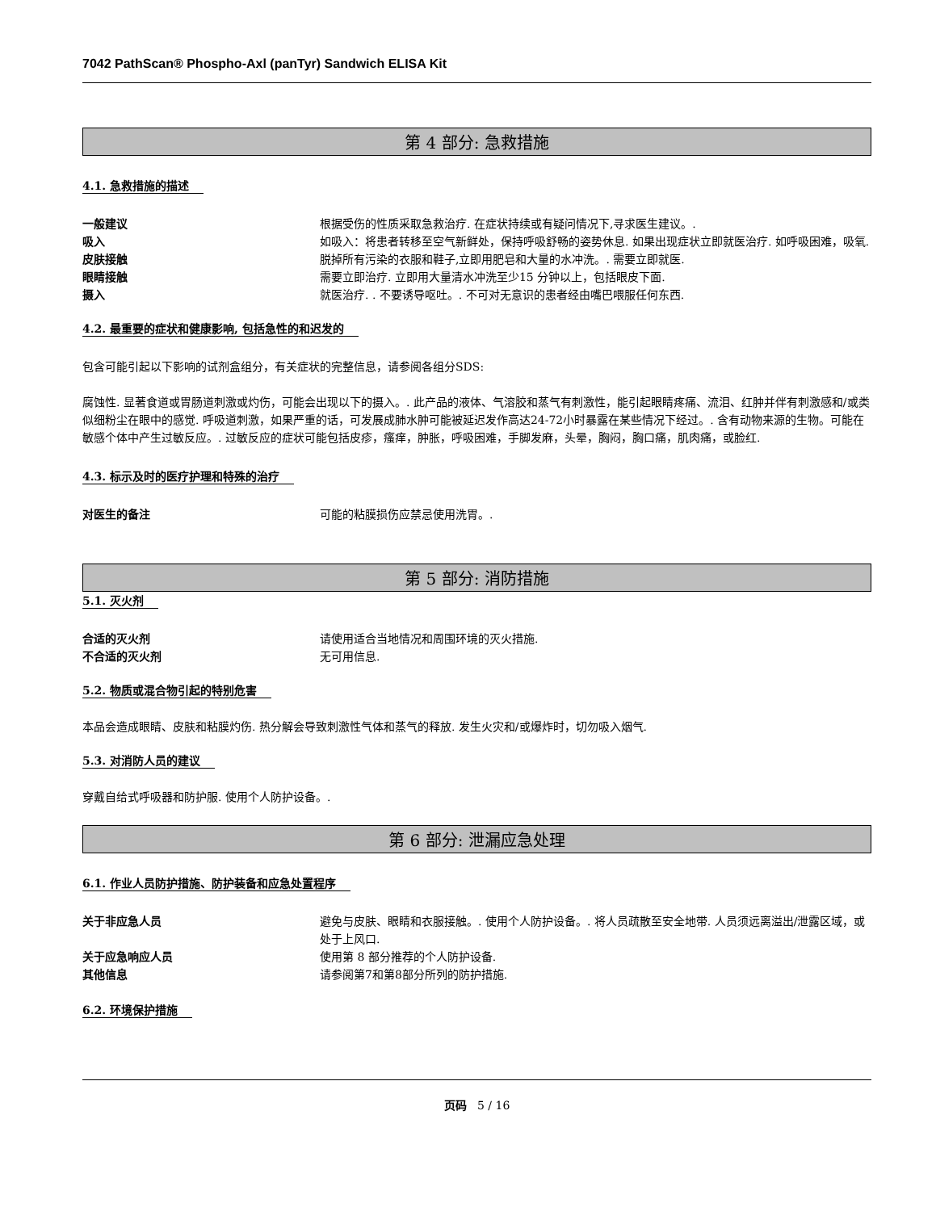7042 PathScan® Phospho-Axl (panTyr) Sandwich ELISA Kit
第 4 部分: 急救措施
4.1. 急救措施的描述
一般建议 根据受伤的性质采取急救治疗. 在症状持续或有疑问情况下,寻求医生建议。.
吸入 如吸入：将患者转移至空气新鲜处，保持呼吸舒畅的姿势休息. 如果出现症状立即就医治疗. 如呼吸困难，吸氧.
皮肤接触 脱掉所有污染的衣服和鞋子,立即用肥皂和大量的水冲洗。. 需要立即就医.
眼睛接触 需要立即治疗. 立即用大量清水冲洗至少15 分钟以上，包括眼皮下面.
摄入 就医治疗. . 不要诱导呕吐。. 不可对无意识的患者经由嘴巴喂服任何东西.
4.2. 最重要的症状和健康影响, 包括急性的和迟发的
包含可能引起以下影响的试剂盒组分，有关症状的完整信息，请参阅各组分SDS:
腐蚀性. 显著食道或胃肠道刺激或灼伤，可能会出现以下的摄入。. 此产品的液体、气溶胶和蒸气有刺激性，能引起眼睛疼痛、流泪、红肿并伴有刺激感和/或类似细粉尘在眼中的感觉. 呼吸道刺激，如果严重的话，可发展成肺水肿可能被延迟发作高达24-72小时暴露在某些情况下经过。. 含有动物来源的生物。可能在敏感个体中产生过敏反应。. 过敏反应的症状可能包括皮疹，瘙痒，肿胀，呼吸困难，手脚发麻，头晕，胸闷，胸口痛，肌肉痛，或脸红.
4.3. 标示及时的医疗护理和特殊的治疗
对医生的备注 可能的粘膜损伤应禁忌使用洗胃。.
第 5 部分: 消防措施
5.1. 灭火剂
合适的灭火剂 请使用适合当地情况和周围环境的灭火措施.
不合适的灭火剂 无可用信息.
5.2. 物质或混合物引起的特别危害
本品会造成眼睛、皮肤和粘膜灼伤. 热分解会导致刺激性气体和蒸气的释放. 发生火灾和/或爆炸时，切勿吸入烟气.
5.3. 对消防人员的建议
穿戴自给式呼吸器和防护服. 使用个人防护设备。.
第 6 部分: 泄漏应急处理
6.1. 作业人员防护措施、防护装备和应急处置程序
关于非应急人员 避免与皮肤、眼睛和衣服接触。. 使用个人防护设备。. 将人员疏散至安全地带. 人员须远离溢出/泄露区域，或处于上风口.
关于应急响应人员 使用第 8 部分推荐的个人防护设备.
其他信息 请参阅第7和第8部分所列的防护措施.
6.2. 环境保护措施
页码 5 / 16